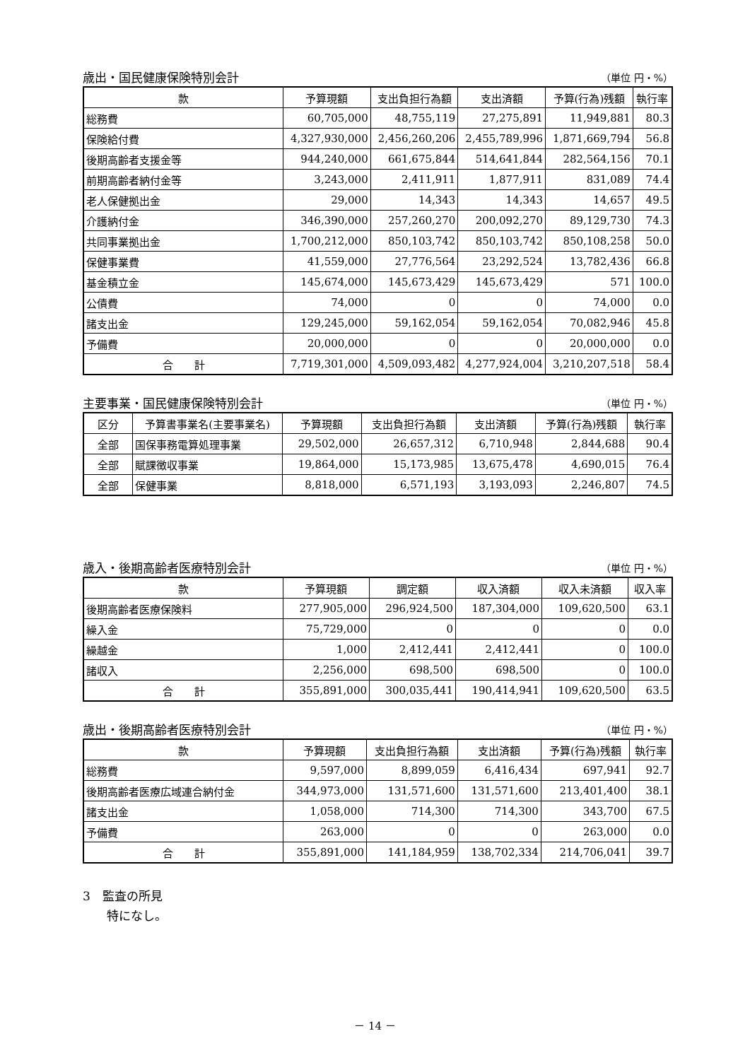歳出・国民健康保険特別会計 （単位 円・%）
| 款 | 予算現額 | 支出負担行為額 | 支出済額 | 予算(行為)残額 | 執行率 |
| --- | --- | --- | --- | --- | --- |
| 総務費 | 60,705,000 | 48,755,119 | 27,275,891 | 11,949,881 | 80.3 |
| 保険給付費 | 4,327,930,000 | 2,456,260,206 | 2,455,789,996 | 1,871,669,794 | 56.8 |
| 後期高齢者支援金等 | 944,240,000 | 661,675,844 | 514,641,844 | 282,564,156 | 70.1 |
| 前期高齢者納付金等 | 3,243,000 | 2,411,911 | 1,877,911 | 831,089 | 74.4 |
| 老人保健拠出金 | 29,000 | 14,343 | 14,343 | 14,657 | 49.5 |
| 介護納付金 | 346,390,000 | 257,260,270 | 200,092,270 | 89,129,730 | 74.3 |
| 共同事業拠出金 | 1,700,212,000 | 850,103,742 | 850,103,742 | 850,108,258 | 50.0 |
| 保健事業費 | 41,559,000 | 27,776,564 | 23,292,524 | 13,782,436 | 66.8 |
| 基金積立金 | 145,674,000 | 145,673,429 | 145,673,429 | 571 | 100.0 |
| 公債費 | 74,000 | 0 | 0 | 74,000 | 0.0 |
| 諸支出金 | 129,245,000 | 59,162,054 | 59,162,054 | 70,082,946 | 45.8 |
| 予備費 | 20,000,000 | 0 | 0 | 20,000,000 | 0.0 |
| 合 計 | 7,719,301,000 | 4,509,093,482 | 4,277,924,004 | 3,210,207,518 | 58.4 |
主要事業・国民健康保険特別会計 （単位 円・%）
| 区分 | 予算書事業名(主要事業名) | 予算現額 | 支出負担行為額 | 支出済額 | 予算(行為)残額 | 執行率 |
| --- | --- | --- | --- | --- | --- | --- |
| 全部 | 国保事務電算処理事業 | 29,502,000 | 26,657,312 | 6,710,948 | 2,844,688 | 90.4 |
| 全部 | 賦課徴収事業 | 19,864,000 | 15,173,985 | 13,675,478 | 4,690,015 | 76.4 |
| 全部 | 保健事業 | 8,818,000 | 6,571,193 | 3,193,093 | 2,246,807 | 74.5 |
歳入・後期高齢者医療特別会計 （単位 円・%）
| 款 | 予算現額 | 調定額 | 収入済額 | 収入未済額 | 収入率 |
| --- | --- | --- | --- | --- | --- |
| 後期高齢者医療保険料 | 277,905,000 | 296,924,500 | 187,304,000 | 109,620,500 | 63.1 |
| 繰入金 | 75,729,000 | 0 | 0 | 0 | 0.0 |
| 繰越金 | 1,000 | 2,412,441 | 2,412,441 | 0 | 100.0 |
| 諸収入 | 2,256,000 | 698,500 | 698,500 | 0 | 100.0 |
| 合 計 | 355,891,000 | 300,035,441 | 190,414,941 | 109,620,500 | 63.5 |
歳出・後期高齢者医療特別会計 （単位 円・%）
| 款 | 予算現額 | 支出負担行為額 | 支出済額 | 予算(行為)残額 | 執行率 |
| --- | --- | --- | --- | --- | --- |
| 総務費 | 9,597,000 | 8,899,059 | 6,416,434 | 697,941 | 92.7 |
| 後期高齢者医療広域連合納付金 | 344,973,000 | 131,571,600 | 131,571,600 | 213,401,400 | 38.1 |
| 諸支出金 | 1,058,000 | 714,300 | 714,300 | 343,700 | 67.5 |
| 予備費 | 263,000 | 0 | 0 | 263,000 | 0.0 |
| 合 計 | 355,891,000 | 141,184,959 | 138,702,334 | 214,706,041 | 39.7 |
3　監査の所見
　　特になし。
－ 14 －